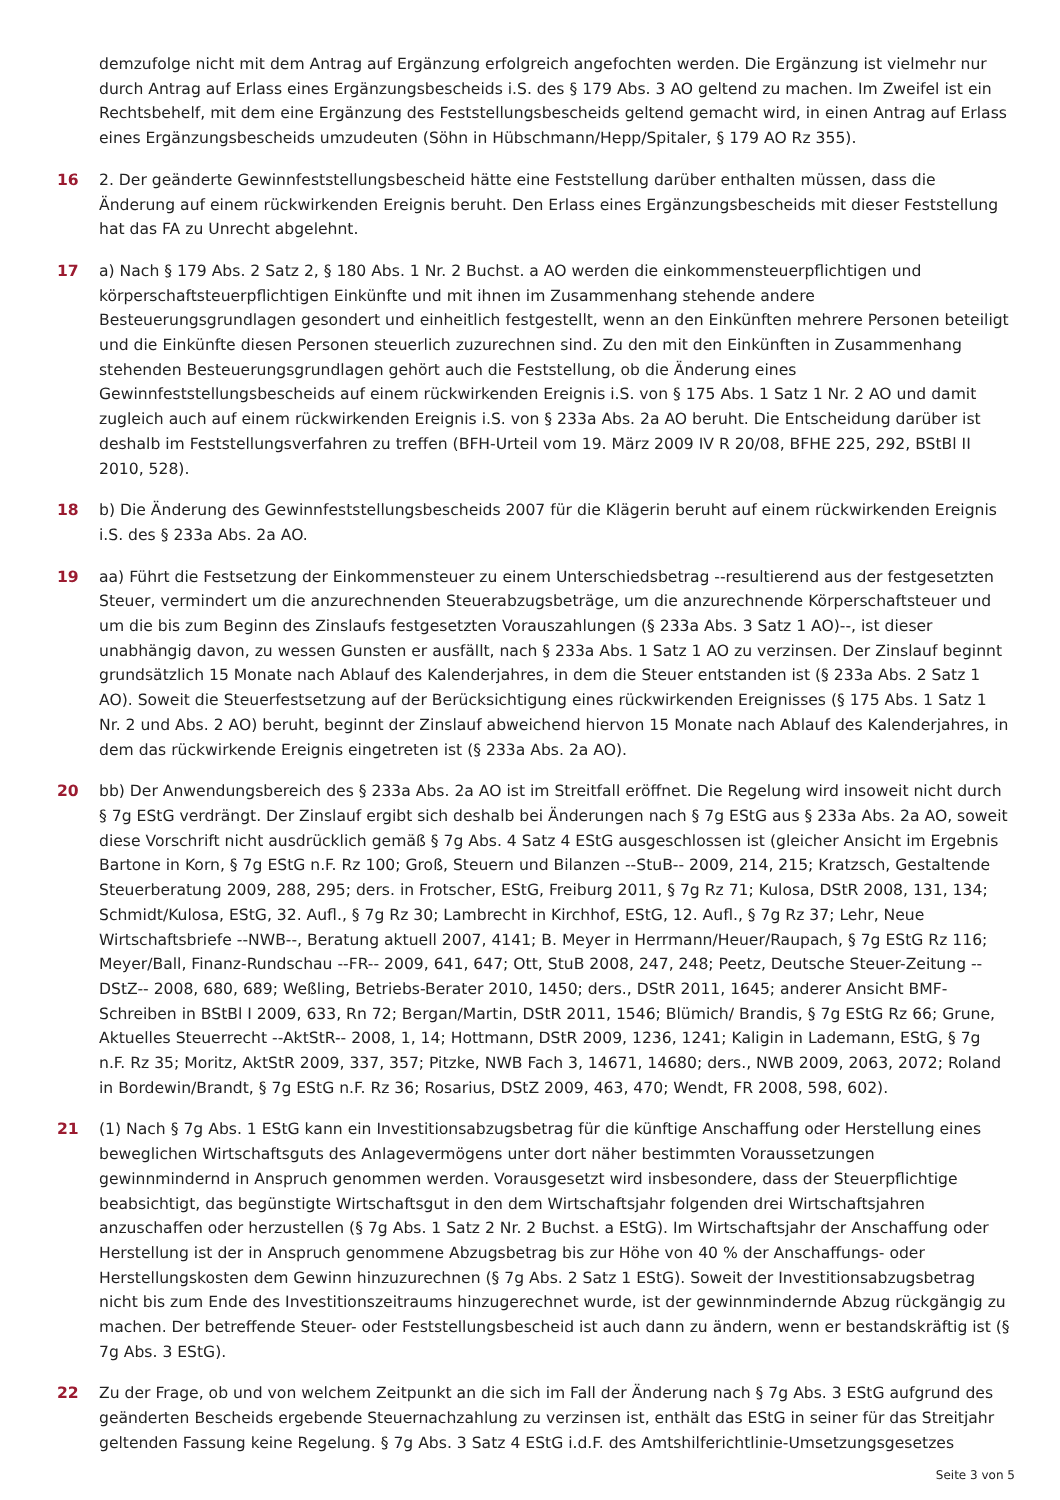demzufolge nicht mit dem Antrag auf Ergänzung erfolgreich angefochten werden. Die Ergänzung ist vielmehr nur durch Antrag auf Erlass eines Ergänzungsbescheids i.S. des § 179 Abs. 3 AO geltend zu machen. Im Zweifel ist ein Rechtsbehelf, mit dem eine Ergänzung des Feststellungsbescheids geltend gemacht wird, in einen Antrag auf Erlass eines Ergänzungsbescheids umzudeuten (Söhn in Hübschmann/Hepp/Spitaler, § 179 AO Rz 355).
16 2. Der geänderte Gewinnfeststellungsbescheid hätte eine Feststellung darüber enthalten müssen, dass die Änderung auf einem rückwirkenden Ereignis beruht. Den Erlass eines Ergänzungsbescheids mit dieser Feststellung hat das FA zu Unrecht abgelehnt.
17 a) Nach § 179 Abs. 2 Satz 2, § 180 Abs. 1 Nr. 2 Buchst. a AO werden die einkommensteuerpflichtigen und körperschaftsteuerpflichtigen Einkünfte und mit ihnen im Zusammenhang stehende andere Besteuerungsgrundlagen gesondert und einheitlich festgestellt, wenn an den Einkünften mehrere Personen beteiligt und die Einkünfte diesen Personen steuerlich zuzurechnen sind. Zu den mit den Einkünften in Zusammenhang stehenden Besteuerungsgrundlagen gehört auch die Feststellung, ob die Änderung eines Gewinnfeststellungsbescheids auf einem rückwirkenden Ereignis i.S. von § 175 Abs. 1 Satz 1 Nr. 2 AO und damit zugleich auch auf einem rückwirkenden Ereignis i.S. von § 233a Abs. 2a AO beruht. Die Entscheidung darüber ist deshalb im Feststellungsverfahren zu treffen (BFH-Urteil vom 19. März 2009 IV R 20/08, BFHE 225, 292, BStBl II 2010, 528).
18 b) Die Änderung des Gewinnfeststellungsbescheids 2007 für die Klägerin beruht auf einem rückwirkenden Ereignis i.S. des § 233a Abs. 2a AO.
19 aa) Führt die Festsetzung der Einkommensteuer zu einem Unterschiedsbetrag --resultierend aus der festgesetzten Steuer, vermindert um die anzurechnenden Steuerabzugsbeträge, um die anzurechnende Körperschaftsteuer und um die bis zum Beginn des Zinslaufs festgesetzten Vorauszahlungen (§ 233a Abs. 3 Satz 1 AO)--, ist dieser unabhängig davon, zu wessen Gunsten er ausfällt, nach § 233a Abs. 1 Satz 1 AO zu verzinsen. Der Zinslauf beginnt grundsätzlich 15 Monate nach Ablauf des Kalenderjahres, in dem die Steuer entstanden ist (§ 233a Abs. 2 Satz 1 AO). Soweit die Steuerfestsetzung auf der Berücksichtigung eines rückwirkenden Ereignisses (§ 175 Abs. 1 Satz 1 Nr. 2 und Abs. 2 AO) beruht, beginnt der Zinslauf abweichend hiervon 15 Monate nach Ablauf des Kalenderjahres, in dem das rückwirkende Ereignis eingetreten ist (§ 233a Abs. 2a AO).
20 bb) Der Anwendungsbereich des § 233a Abs. 2a AO ist im Streitfall eröffnet. Die Regelung wird insoweit nicht durch § 7g EStG verdrängt. Der Zinslauf ergibt sich deshalb bei Änderungen nach § 7g EStG aus § 233a Abs. 2a AO, soweit diese Vorschrift nicht ausdrücklich gemäß § 7g Abs. 4 Satz 4 EStG ausgeschlossen ist (gleicher Ansicht im Ergebnis Bartone in Korn, § 7g EStG n.F. Rz 100; Groß, Steuern und Bilanzen --StuB-- 2009, 214, 215; Kratzsch, Gestaltende Steuerberatung 2009, 288, 295; ders. in Frotscher, EStG, Freiburg 2011, § 7g Rz 71; Kulosa, DStR 2008, 131, 134; Schmidt/Kulosa, EStG, 32. Aufl., § 7g Rz 30; Lambrecht in Kirchhof, EStG, 12. Aufl., § 7g Rz 37; Lehr, Neue Wirtschaftsbriefe --NWB--, Beratung aktuell 2007, 4141; B. Meyer in Herrmann/Heuer/Raupach, § 7g EStG Rz 116; Meyer/Ball, Finanz-Rundschau --FR-- 2009, 641, 647; Ott, StuB 2008, 247, 248; Peetz, Deutsche Steuer-Zeitung --DStZ-- 2008, 680, 689; Weßling, Betriebs-Berater 2010, 1450; ders., DStR 2011, 1645; anderer Ansicht BMF-Schreiben in BStBl I 2009, 633, Rn 72; Bergan/Martin, DStR 2011, 1546; Blümich/ Brandis, § 7g EStG Rz 66; Grune, Aktuelles Steuerrecht --AktStR-- 2008, 1, 14; Hottmann, DStR 2009, 1236, 1241; Kaligin in Lademann, EStG, § 7g n.F. Rz 35; Moritz, AktStR 2009, 337, 357; Pitzke, NWB Fach 3, 14671, 14680; ders., NWB 2009, 2063, 2072; Roland in Bordewin/Brandt, § 7g EStG n.F. Rz 36; Rosarius, DStZ 2009, 463, 470; Wendt, FR 2008, 598, 602).
21 (1) Nach § 7g Abs. 1 EStG kann ein Investitionsabzugsbetrag für die künftige Anschaffung oder Herstellung eines beweglichen Wirtschaftsguts des Anlagevermögens unter dort näher bestimmten Voraussetzungen gewinnmindernd in Anspruch genommen werden. Vorausgesetzt wird insbesondere, dass der Steuerpflichtige beabsichtigt, das begünstigte Wirtschaftsgut in den dem Wirtschaftsjahr folgenden drei Wirtschaftsjahren anzuschaffen oder herzustellen (§ 7g Abs. 1 Satz 2 Nr. 2 Buchst. a EStG). Im Wirtschaftsjahr der Anschaffung oder Herstellung ist der in Anspruch genommene Abzugsbetrag bis zur Höhe von 40 % der Anschaffungs- oder Herstellungskosten dem Gewinn hinzuzurechnen (§ 7g Abs. 2 Satz 1 EStG). Soweit der Investitionsabzugsbetrag nicht bis zum Ende des Investitionszeitraums hinzugerechnet wurde, ist der gewinnmindernde Abzug rückgängig zu machen. Der betreffende Steuer- oder Feststellungsbescheid ist auch dann zu ändern, wenn er bestandskräftig ist (§ 7g Abs. 3 EStG).
22 Zu der Frage, ob und von welchem Zeitpunkt an die sich im Fall der Änderung nach § 7g Abs. 3 EStG aufgrund des geänderten Bescheids ergebende Steuernachzahlung zu verzinsen ist, enthält das EStG in seiner für das Streitjahr geltenden Fassung keine Regelung. § 7g Abs. 3 Satz 4 EStG i.d.F. des Amtshilferichtlinie-Umsetzungsgesetzes
Seite 3 von 5